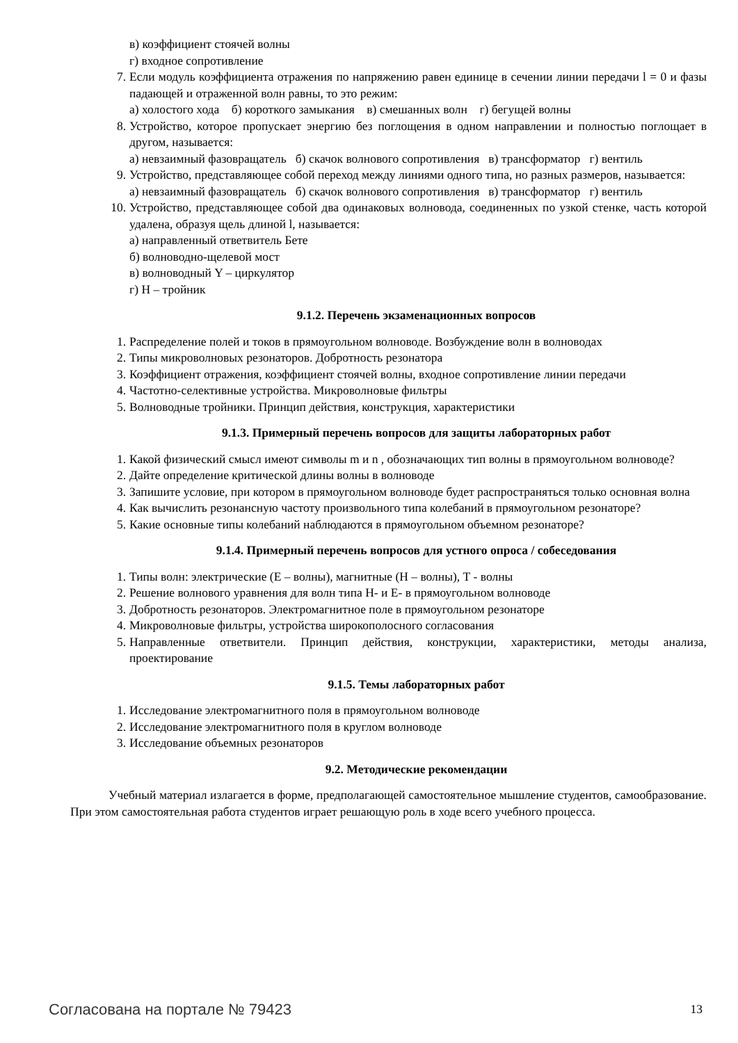в) коэффициент стоячей волны
г) входное сопротивление
7. Если модуль коэффициента отражения по напряжению равен единице в сечении линии передачи l = 0 и фазы падающей и отраженной волн равны, то это режим:
а) холостого хода б) короткого замыкания в) смешанных волн г) бегущей волны
8. Устройство, которое пропускает энергию без поглощения в одном направлении и полностью поглощает в другом, называется:
а) невзаимный фазовращатель б) скачок волнового сопротивления в) трансформатор г) вентиль
9. Устройство, представляющее собой переход между линиями одного типа, но разных размеров, называется:
а) невзаимный фазовращатель б) скачок волнового сопротивления в) трансформатор г) вентиль
10. Устройство, представляющее собой два одинаковых волновода, соединенных по узкой стенке, часть которой удалена, образуя щель длиной l, называется:
а) направленный ответвитель Бете
б) волноводно-щелевой мост
в) волноводный Y – циркулятор
г) Н – тройник
9.1.2. Перечень экзаменационных вопросов
1. Распределение полей и токов в прямоугольном волноводе. Возбуждение волн в волноводах
2. Типы микроволновых резонаторов. Добротность резонатора
3. Коэффициент отражения, коэффициент стоячей волны, входное сопротивление линии передачи
4. Частотно-селективные устройства. Микроволновые фильтры
5. Волноводные тройники. Принцип действия, конструкция, характеристики
9.1.3. Примерный перечень вопросов для защиты лабораторных работ
1. Какой физический смысл имеют символы m и n , обозначающих тип волны в прямоугольном волноводе?
2. Дайте определение критической длины волны в волноводе
3. Запишите условие, при котором в прямоугольном волноводе будет распространяться только основная волна
4. Как вычислить резонансную частоту произвольного типа колебаний в прямоугольном резонаторе?
5. Какие основные типы колебаний наблюдаются в прямоугольном объемном резонаторе?
9.1.4. Примерный перечень вопросов для устного опроса / собеседования
1. Типы волн: электрические (Е – волны), магнитные (Н – волны), Т - волны
2. Решение волнового уравнения для волн типа Н- и Е- в прямоугольном волноводе
3. Добротность резонаторов. Электромагнитное поле в прямоугольном резонаторе
4. Микроволновые фильтры, устройства широкополосного согласования
5. Направленные ответвители. Принцип действия, конструкции, характеристики, методы анализа, проектирование
9.1.5. Темы лабораторных работ
1. Исследование электромагнитного поля в прямоугольном волноводе
2. Исследование электромагнитного поля в круглом волноводе
3. Исследование объемных резонаторов
9.2. Методические рекомендации
Учебный материал излагается в форме, предполагающей самостоятельное мышление студентов, самообразование. При этом самостоятельная работа студентов играет решающую роль в ходе всего учебного процесса.
Согласована на портале № 79423 13